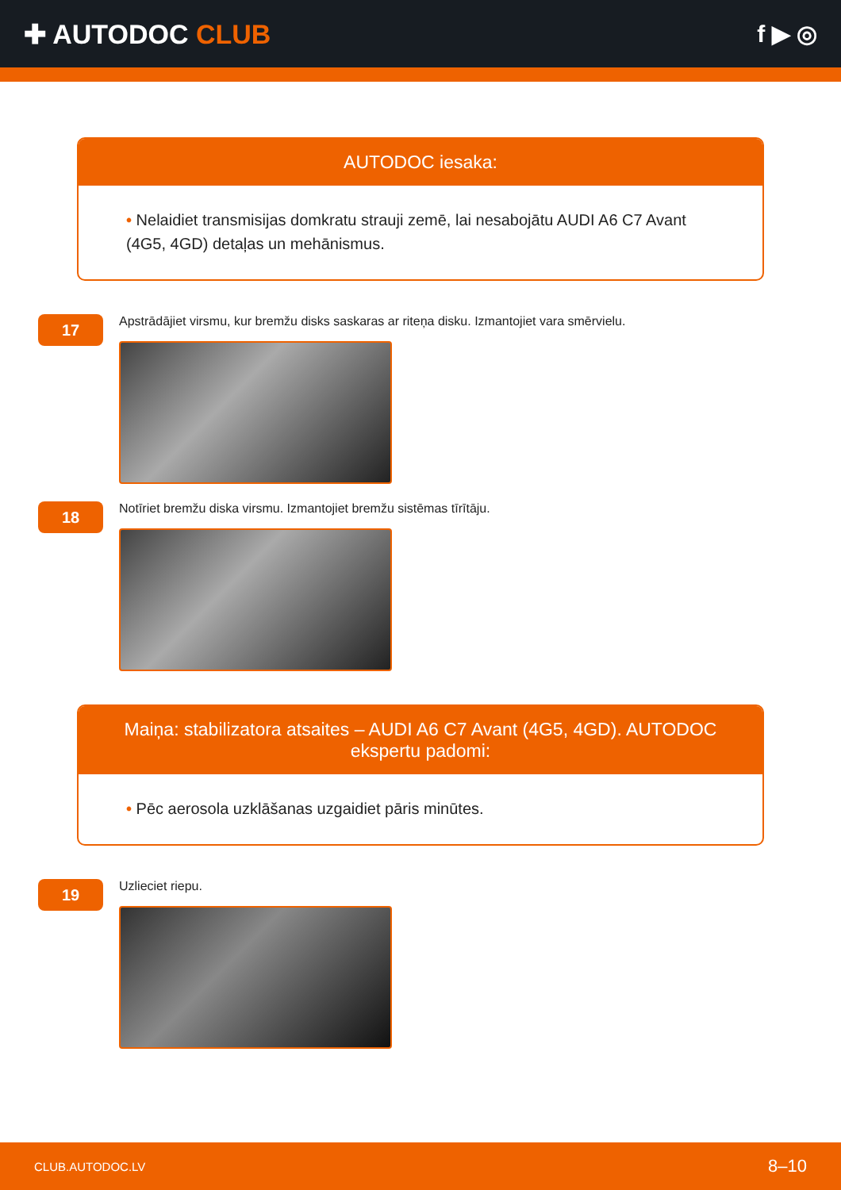✚ AUTODOC CLUB f ▶ ◎
AUTODOC iesaka:
• Nelaidiet transmisijas domkratu strauji zemē, lai nesabojātu AUDI A6 C7 Avant (4G5, 4GD) detaļas un mehānismus.
17
Apstrādājiet virsmu, kur bremžu disks saskaras ar riteņa disku. Izmantojiet vara smērvielu.
18
Notīriet bremžu diska virsmu. Izmantojiet bremžu sistēmas tīrītāju.
Maiņa: stabilizatora atsaites – AUDI A6 C7 Avant (4G5, 4GD). AUTODOC ekspertu padomi:
• Pēc aerosola uzklāšanas uzgaidiet pāris minūtes.
19
Uzlieciet riepu.
CLUB.AUTODOC.LV 8–10